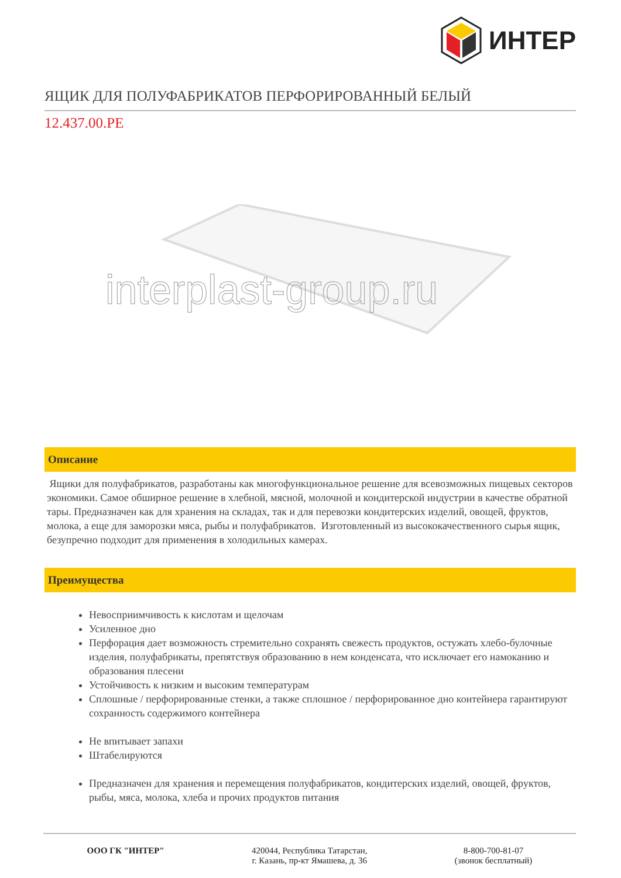ИНТЕР
ЯЩИК ДЛЯ ПОЛУФАБРИКАТОВ ПЕРФОРИРОВАННЫЙ БЕЛЫЙ
12.437.00.PE
interplast-group.ru
Описание
Ящики для полуфабрикатов, разработаны как многофункциональное решение для всевозможных пищевых секторов экономики. Самое обширное решение в хлебной, мясной, молочной и кондитерской индустрии в качестве обратной тары. Предназначен как для хранения на складах, так и для перевозки кондитерских изделий, овощей, фруктов, молока, а еще для заморозки мяса, рыбы и полуфабрикатов. Изготовленный из высококачественного сырья ящик, безупречно подходит для применения в холодильных камерах.
Преимущества
Невосприимчивость к кислотам и щелочам
Усиленное дно
Перфорация дает возможность стремительно сохранять свежесть продуктов, остужать хлебо-булочные изделия, полуфабрикаты, препятствуя образованию в нем конденсата, что исключает его намоканию и образования плесени
Устойчивость к низким и высоким температурам
Сплошные / перфорированные стенки, а также сплошное / перфорированное дно контейнера гарантируют сохранность содержимого контейнера
Не впитывает запахи
Штабелируются
Предназначен для хранения и перемещения полуфабрикатов, кондитерских изделий, овощей, фруктов, рыбы, мяса, молока, хлеба и прочих продуктов питания
ООО ГК "ИНТЕР" 420044, Республика Татарстан,
г. Казань, пр-кт Ямашева, д. 36
8-800-700-81-07
(звонок бесплатный)